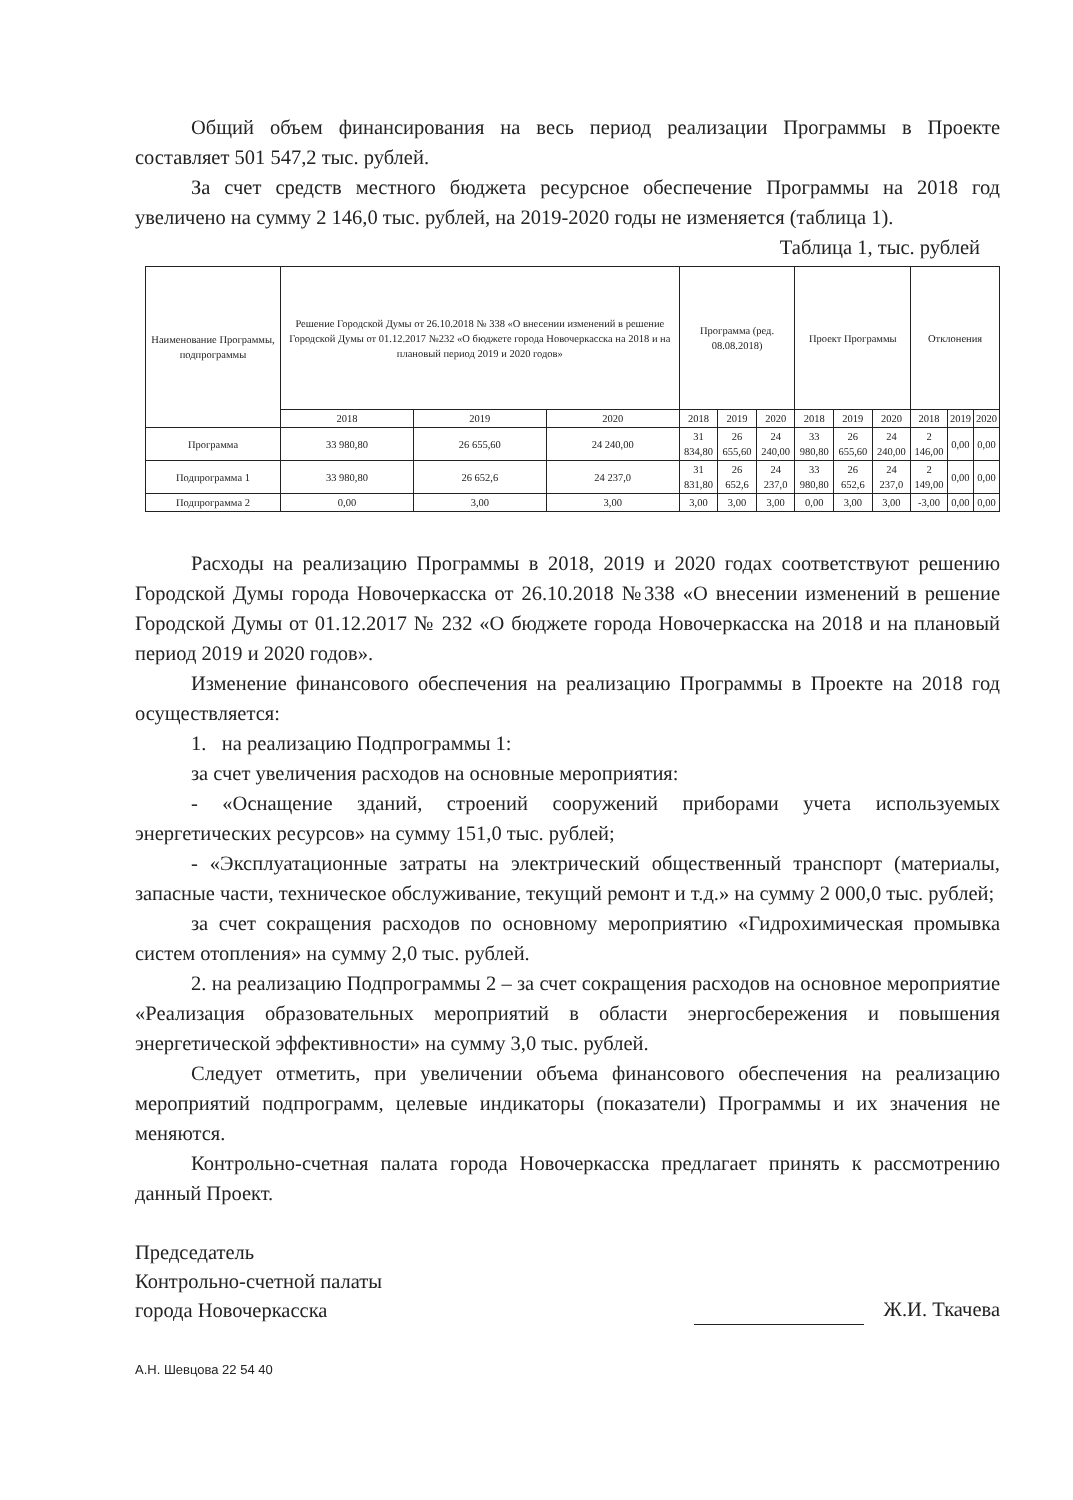Общий объем финансирования на весь период реализации Программы в Проекте составляет 501 547,2 тыс. рублей.
За счет средств местного бюджета ресурсное обеспечение Программы на 2018 год увеличено на сумму 2 146,0 тыс. рублей, на 2019-2020 годы не изменяется (таблица 1).
Таблица 1, тыс. рублей
| Наименование Программы, подпрограммы | Решение Городской Думы от 26.10.2018 № 338 «О внесении изменений в решение Городской Думы от 01.12.2017 №232 «О бюджете города Новочеркасска на 2018 и на плановый период 2019 и 2020 годов» | | | Программа (ред. 08.08.2018) | | | Проект Программы | | | Отклонения | | |
| --- | --- | --- | --- | --- | --- | --- | --- | --- | --- | --- | --- | --- |
| | 2018 | 2019 | 2020 | 2018 | 2019 | 2020 | 2018 | 2019 | 2020 | 2018 | 2019 | 2020 |
| Программа | 33 980,80 | 26 655,60 | 24 240,00 | 31 834,80 | 26 655,60 | 24 240,00 | 33 980,80 | 26 655,60 | 24 240,00 | 2 146,00 | 0,00 | 0,00 |
| Подпрограмма 1 | 33 980,80 | 26 652,6 | 24 237,0 | 31 831,80 | 26 652,6 | 24 237,0 | 33 980,80 | 26 652,6 | 24 237,0 | 2 149,00 | 0,00 | 0,00 |
| Подпрограмма 2 | 0,00 | 3,00 | 3,00 | 3,00 | 3,00 | 3,00 | 0,00 | 3,00 | 3,00 | -3,00 | 0,00 | 0,00 |
Расходы на реализацию Программы в 2018, 2019 и 2020 годах соответствуют решению Городской Думы города Новочеркасска от 26.10.2018 №338 «О внесении изменений в решение Городской Думы от 01.12.2017 № 232 «О бюджете города Новочеркасска на 2018 и на плановый период 2019 и 2020 годов».
Изменение финансового обеспечения на реализацию Программы в Проекте на 2018 год осуществляется:
1. на реализацию Подпрограммы 1:
за счет увеличения расходов на основные мероприятия:
- «Оснащение зданий, строений сооружений приборами учета используемых энергетических ресурсов» на сумму 151,0 тыс. рублей;
- «Эксплуатационные затраты на электрический общественный транспорт (материалы, запасные части, техническое обслуживание, текущий ремонт и т.д.» на сумму 2 000,0 тыс. рублей;
за счет сокращения расходов по основному мероприятию «Гидрохимическая промывка систем отопления» на сумму 2,0 тыс. рублей.
2. на реализацию Подпрограммы 2 – за счет сокращения расходов на основное мероприятие «Реализация образовательных мероприятий в области энергосбережения и повышения энергетической эффективности» на сумму 3,0 тыс. рублей.
Следует отметить, при увеличении объема финансового обеспечения на реализацию мероприятий подпрограмм, целевые индикаторы (показатели) Программы и их значения не меняются.
Контрольно-счетная палата города Новочеркасска предлагает принять к рассмотрению данный Проект.
Председатель
Контрольно-счетной палаты
города Новочеркасска
Ж.И. Ткачева
А.Н. Шевцова 22 54 40